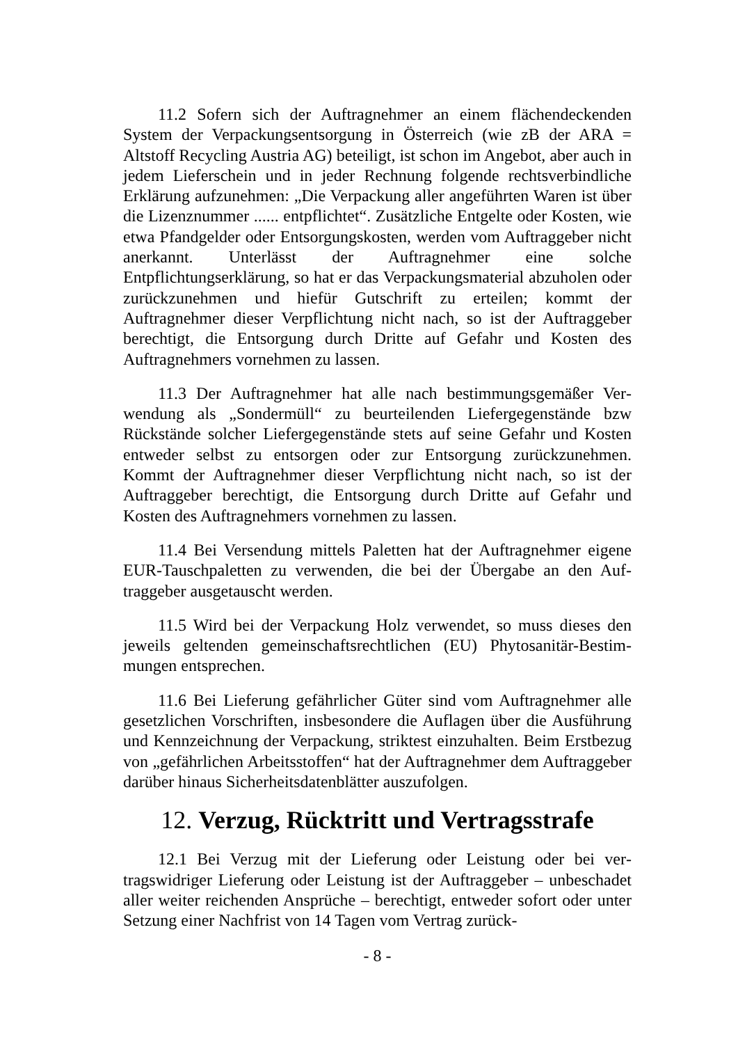11.2 Sofern sich der Auftragnehmer an einem flächendeckenden System der Verpackungsentsorgung in Österreich (wie zB der ARA = Altstoff Recycling Austria AG) beteiligt, ist schon im Angebot, aber auch in jedem Lieferschein und in jeder Rechnung folgende rechtsver­bindliche Erklärung aufzunehmen: „Die Verpackung aller angeführten Waren ist über die Lizenznummer ...... entpflichtet“. Zusätzliche Entgel­te oder Kosten, wie etwa Pfandgelder oder Entsorgungskosten, werden vom Auftraggeber nicht anerkannt. Unterlässt der Auftragnehmer eine solche Entpflichtungserklärung, so hat er das Verpackungsmaterial ab­zuholen oder zurückzunehmen und hiefür Gutschrift zu erteilen; kommt der Auftragnehmer dieser Verpflichtung nicht nach, so ist der Auftrag­geber berechtigt, die Entsorgung durch Dritte auf Gefahr und Kosten des Auftragnehmers vornehmen zu lassen.
11.3 Der Auftragnehmer hat alle nach bestimmungsgemäßer Ver­wendung als „Sondermüll“ zu beurteilenden Liefergegenstände bzw Rückstände solcher Liefergegenstände stets auf seine Gefahr und Kos­ten entweder selbst zu entsorgen oder zur Entsorgung zurückzunehmen. Kommt der Auftragnehmer dieser Verpflichtung nicht nach, so ist der Auftraggeber berechtigt, die Entsorgung durch Dritte auf Gefahr und Kosten des Auftragnehmers vornehmen zu lassen.
11.4 Bei Versendung mittels Paletten hat der Auftragnehmer eigene EUR-Tauschpaletten zu verwenden, die bei der Übergabe an den Auf­traggeber ausgetauscht werden.
11.5 Wird bei der Verpackung Holz verwendet, so muss dieses den jeweils geltenden gemeinschaftsrechtlichen (EU) Phytosanitär-Bestim­mungen entsprechen.
11.6 Bei Lieferung gefährlicher Güter sind vom Auftragnehmer alle gesetzlichen Vorschriften, insbesondere die Auflagen über die Ausfüh­rung und Kennzeichnung der Verpackung, striktest einzuhalten. Beim Erstbezug von „gefährlichen Arbeitsstoffen“ hat der Auftragnehmer dem Auftraggeber darüber hinaus Sicherheitsdatenblätter auszufolgen.
12. Verzug, Rücktritt und Vertragsstrafe
12.1 Bei Verzug mit der Lieferung oder Leistung oder bei ver­tragswidriger Lieferung oder Leistung ist der Auftraggeber – unbe­schadet aller weiter reichenden Ansprüche – berechtigt, entweder sofort oder unter Setzung einer Nachfrist von 14 Tagen vom Vertrag zurück-
- 8 -